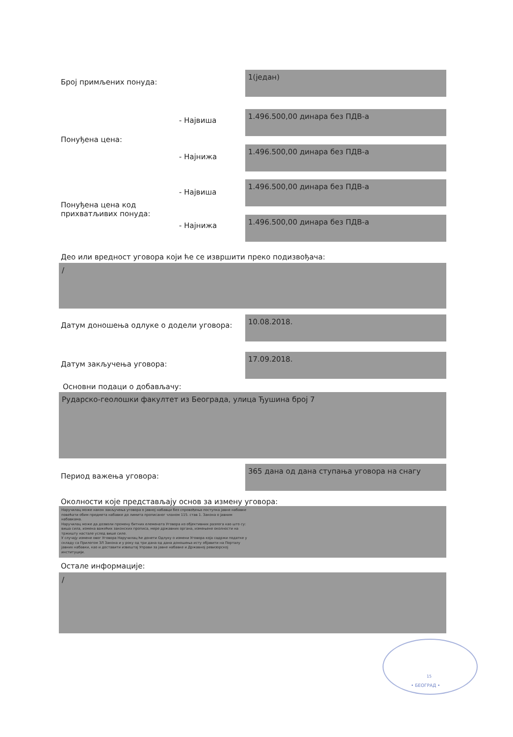Број примљених понуда:
1(један)
- Највиша
1.496.500,00 динара без ПДВ-а
Понуђена цена:
- Најнижа
1.496.500,00 динара без ПДВ-а
- Највиша
1.496.500,00 динара без ПДВ-а
Понуђена цена код
прихватљивих понуда:
- Најнижа
1.496.500,00 динара без ПДВ-а
Део или вредност уговора који ће се извршити преко подизвођача:
/
Датум доношења одлуке о додели уговора:
10.08.2018.
Датум закључења уговора:
17.09.2018.
Основни подаци о добављачу:
Рударско-геолошки факултет из Београда, улица Ђушина број 7
Период важења уговора:
365 дана од дана ступања уговора на снагу
Околности које представљају основ за измену уговора:
Наручилац може након закључења уговора о јавној набавци без спровођења поступка јавне набавке повећати обим предмета набавке до лимита прописаног чланом 115. став 1. Закона о јавним набавкама.
Наручилац може да дозволи промену битних елемената Уговора из објективних разлога као што су: виша сила, измена важећих законских прописа, мере државних органа, измењене околности на тржишту настале услед више силе.
У случају измене овог Уговора Наручилац ће донети Одлуку о измени Уговора која садржи податке у складу са Прилогом 3Л Закона и у року од три дана од дана доношења исту објавити на Порталу јавних набавки, као и доставити извештај Управи за јавне набавке и Државној ревизорској институцији.
Остале информације:
/
15
• БЕОГРАД •